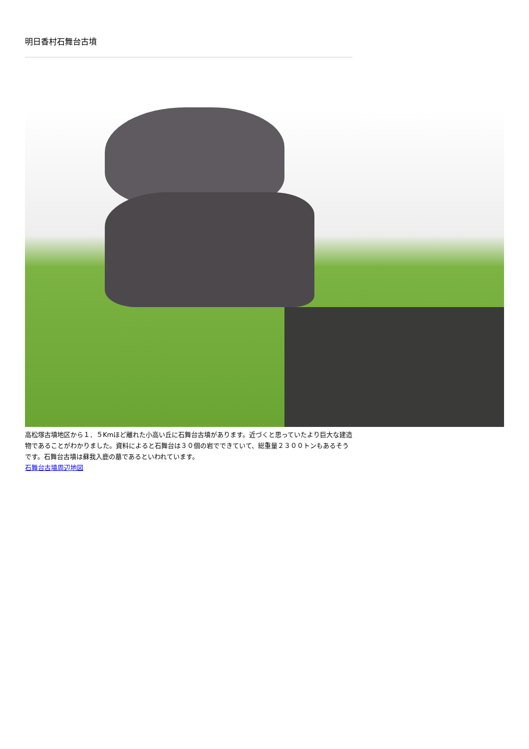明日香村石舞台古墳
高松塚古墳地区から１．５Kmほど離れた小高い丘に石舞台古墳があります。近づくと思っていたより巨大な建造物であることがわかりました。資料によると石舞台は３０個の岩でできていて、総重量２３００トンもあるそうです。石舞台古墳は蘇我入鹿の墓であるといわれています。
石舞台古墳周辺地図